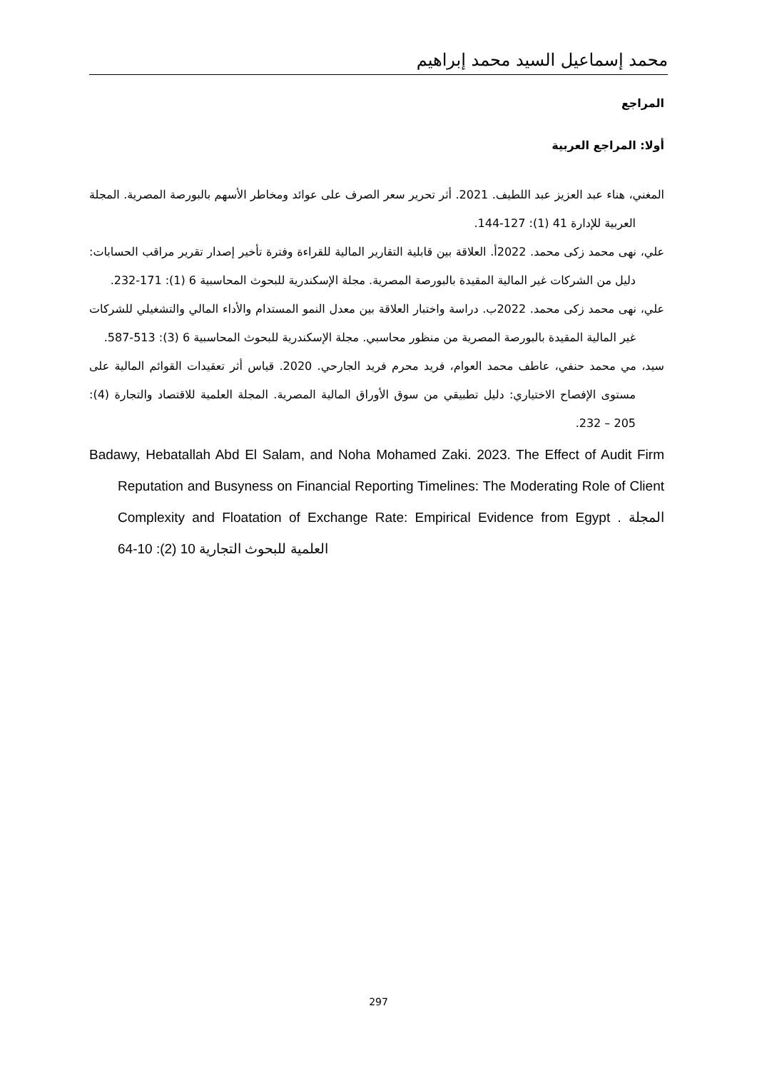محمد إسماعيل السيد محمد إبراهيم
المراجع
أولا: المراجع العربية
المغني، هناء عبد العزيز عبد اللطيف. 2021. أثر تحرير سعر الصرف على عوائد ومخاطر الأسهم بالبورصة المصرية. المجلة العربية للإدارة 41 (1): 127-144.
علي، نهى محمد زكى محمد. 2022أ. العلاقة بين قابلية التقارير المالية للقراءة وفترة تأخير إصدار تقرير مراقب الحسابات: دليل من الشركات غير المالية المقيدة بالبورصة المصرية. مجلة الإسكندرية للبحوث المحاسبية 6 (1): 171-232.
علي، نهى محمد زكى محمد. 2022ب. دراسة واختبار العلاقة بين معدل النمو المستدام والأداء المالي والتشغيلي للشركات غير المالية المقيدة بالبورصة المصرية من منظور محاسبي. مجلة الإسكندرية للبحوث المحاسبية 6 (3): 513-587.
سيد، مي محمد حنفي، عاطف محمد العوام، فريد محرم فريد الجارحي. 2020. قياس أثر تعقيدات القوائم المالية على مستوى الإفصاح الاختياري: دليل تطبيقي من سوق الأوراق المالية المصرية. المجلة العلمية للاقتصاد والتجارة (4): 205 – 232.
Badawy, Hebatallah Abd El Salam, and Noha Mohamed Zaki. 2023. The Effect of Audit Firm Reputation and Busyness on Financial Reporting Timelines: The Moderating Role of Client Complexity and Floatation of Exchange Rate: Empirical Evidence from Egypt . المجلة العلمية للبحوث التجارية 10 (2): 10-64
297